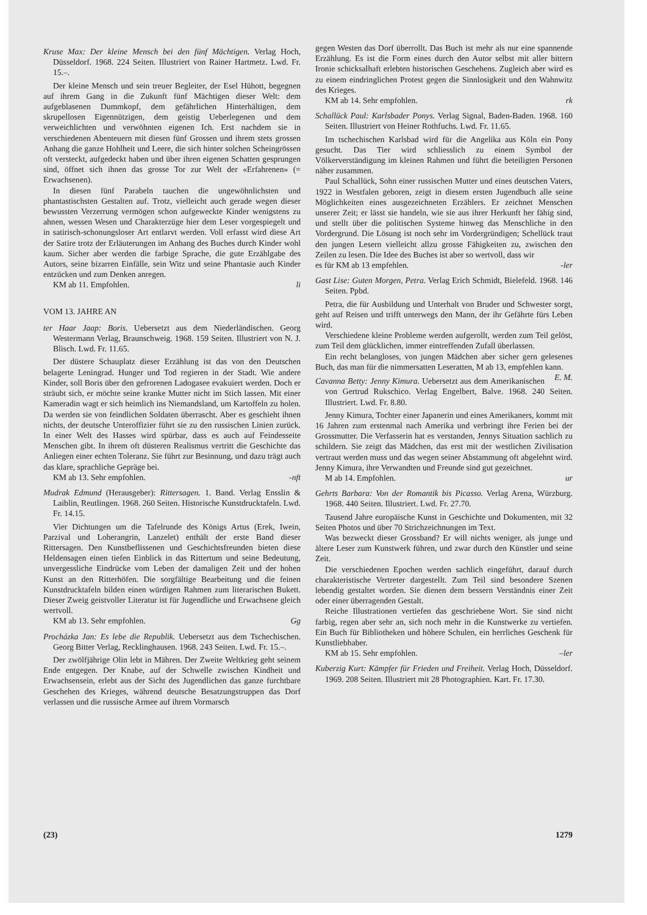Kruse Max: Der kleine Mensch bei den fünf Mächtigen. Verlag Hoch, Düsseldorf. 1968. 224 Seiten. Illustriert von Rainer Hartmetz. Lwd. Fr. 15.–.
Der kleine Mensch und sein treuer Begleiter, der Esel Hühott, begegnen auf ihrem Gang in die Zukunft fünf Mächtigen dieser Welt: dem aufgeblasenen Dummkopf, dem gefährlichen Hinterhältigen, dem skrupellosen Eigennützigen, dem geistig Ueberlegenen und dem verweichlichten und verwöhnten eigenen Ich. Erst nachdem sie in verschiedenen Abenteuern mit diesen fünf Grossen und ihrem stets grossen Anhang die ganze Hohlheit und Leere, die sich hinter solchen Scheingrössen oft versteckt, aufgedeckt haben und über ihren eigenen Schatten gesprungen sind, öffnet sich ihnen das grosse Tor zur Welt der «Erfahrenen» (= Erwachsenen).
In diesen fünf Parabeln tauchen die ungewöhnlichsten und phantastischsten Gestalten auf. Trotz, vielleicht auch gerade wegen dieser bewussten Verzerrung vermögen schon aufgeweckte Kinder wenigstens zu ahnen, wessen Wesen und Charakterzüge hier dem Leser vorgespiegelt und in satirisch-schonungsloser Art entlarvt werden. Voll erfasst wird diese Art der Satire trotz der Erläuterungen im Anhang des Buches durch Kinder wohl kaum. Sicher aber werden die farbige Sprache, die gute Erzählgabe des Autors, seine bizarren Einfälle, sein Witz und seine Phantasie auch Kinder entzücken und zum Denken anregen.
KM ab 11. Empfohlen. li
VOM 13. JAHRE AN
ter Haar Jaap: Boris. Uebersetzt aus dem Niederländischen. Georg Westermann Verlag, Braunschweig. 1968. 159 Seiten. Illustriert von N. J. Blisch. Lwd. Fr. 11.65.
Der düstere Schauplatz dieser Erzählung ist das von den Deutschen belagerte Leningrad. Hunger und Tod regieren in der Stadt. Wie andere Kinder, soll Boris über den gefrorenen Ladogasee evakuiert werden. Doch er sträubt sich, er möchte seine kranke Mutter nicht im Stich lassen. Mit einer Kameradin wagt er sich heimlich ins Niemandsland, um Kartoffeln zu holen. Da werden sie von feindlichen Soldaten überrascht. Aber es geschieht ihnen nichts, der deutsche Unteroffizier führt sie zu den russischen Linien zurück. In einer Welt des Hasses wird spürbar, dass es auch auf Feindesseite Menschen gibt. In ihrem oft düsteren Realismus vertritt die Geschichte das Anliegen einer echten Toleranz. Sie führt zur Besinnung, und dazu trägt auch das klare, sprachliche Gepräge bei.
KM ab 13. Sehr empfohlen. -nft
Mudrak Edmund (Herausgeber): Rittersagen. 1. Band. Verlag Ensslin & Laiblin, Reutlingen. 1968. 260 Seiten. Historische Kunstdrucktafeln. Lwd. Fr. 14.15.
Vier Dichtungen um die Tafelrunde des Königs Artus (Erek, Iwein, Parzival und Loherangrin, Lanzelet) enthält der erste Band dieser Rittersagen. Den Kunstbeflissenen und Geschichtsfreunden bieten diese Heldensagen einen tiefen Einblick in das Rittertum und seine Bedeutung, unvergessliche Eindrücke vom Leben der damaligen Zeit und der hohen Kunst an den Ritterhöfen. Die sorgfältige Bearbeitung und die feinen Kunstdrucktafeln bilden einen würdigen Rahmen zum literarischen Bukett. Dieser Zweig geistvoller Literatur ist für Jugendliche und Erwachsene gleich wertvoll.
KM ab 13. Sehr empfohlen. Gg
Procházka Jan: Es lebe die Republik. Uebersetzt aus dem Tschechischen. Georg Bitter Verlag, Recklinghausen. 1968. 243 Seiten. Lwd. Fr. 15.–.
Der zwölfjährige Olin lebt in Mähren. Der Zweite Weltkrieg geht seinem Ende entgegen. Der Knabe, auf der Schwelle zwischen Kindheit und Erwachsensein, erlebt aus der Sicht des Jugendlichen das ganze furchtbare Geschehen des Krieges, während deutsche Besatzungstruppen das Dorf verlassen und die russische Armee auf ihrem Vormarsch
gegen Westen das Dorf überrollt. Das Buch ist mehr als nur eine spannende Erzählung. Es ist die Form eines durch den Autor selbst mit aller bittern Ironie schicksalhaft erlebten historischen Geschehens. Zugleich aber wird es zu einem eindringlichen Protest gegen die Sinnlosigkeit und den Wahnwitz des Krieges.
KM ab 14. Sehr empfohlen. rk
Schallück Paul: Karlsbader Ponys. Verlag Signal, Baden-Baden. 1968. 160 Seiten. Illustriert von Heiner Rothfuchs. Lwd. Fr. 11.65.
Im tschechischen Karlsbad wird für die Angelika aus Köln ein Pony gesucht. Das Tier wird schliesslich zu einem Symbol der Völkerverständigung im kleinen Rahmen und führt die beteiligten Personen näher zusammen.
Paul Schallück, Sohn einer russischen Mutter und eines deutschen Vaters, 1922 in Westfalen geboren, zeigt in diesem ersten Jugendbuch alle seine Möglichkeiten eines ausgezeichneten Erzählers. Er zeichnet Menschen unserer Zeit; er lässt sie handeln, wie sie aus ihrer Herkunft her fähig sind, und stellt über die politischen Systeme hinweg das Menschliche in den Vordergrund. Die Lösung ist noch sehr im Vordergründigen; Schellück traut den jungen Lesern vielleicht allzu grosse Fähigkeiten zu, zwischen den Zeilen zu lesen. Die Idee des Buches ist aber so wertvoll, dass wir
es für KM ab 13 empfehlen. -ler
Gast Lise: Guten Morgen, Petra. Verlag Erich Schmidt, Bielefeld. 1968. 146 Seiten. Ppbd.
Petra, die für Ausbildung und Unterhalt von Bruder und Schwester sorgt, geht auf Reisen und trifft unterwegs den Mann, der ihr Gefährte fürs Leben wird.
Verschiedene kleine Probleme werden aufgerollt, werden zum Teil gelöst, zum Teil dem glücklichen, immer eintreffenden Zufall überlassen.
Ein recht belangloses, von jungen Mädchen aber sicher gern gelesenes Buch, das man für die nimmersatten Leseratten, M ab 13, empfehlen kann. E. M.
Cavanna Betty: Jenny Kimura. Uebersetzt aus dem Amerikanischen von Gertrud Rukschico. Verlag Engelbert, Balve. 1968. 240 Seiten. Illustriert. Lwd. Fr. 8.80.
Jenny Kimura, Tochter einer Japanerin und eines Amerikaners, kommt mit 16 Jahren zum erstenmal nach Amerika und verbringt ihre Ferien bei der Grossmutter. Die Verfasserin hat es verstanden, Jennys Situation sachlich zu schildern. Sie zeigt das Mädchen, das erst mit der westlichen Zivilisation vertraut werden muss und das wegen seiner Abstammung oft abgelehnt wird. Jenny Kimura, ihre Verwandten und Freunde sind gut gezeichnet.
M ab 14. Empfohlen. ur
Gehrts Barbara: Von der Romantik bis Picasso. Verlag Arena, Würzburg. 1968. 440 Seiten. Illustriert. Lwd. Fr. 27.70.
Tausend Jahre europäische Kunst in Geschichte und Dokumenten, mit 32 Seiten Photos und über 70 Strichzeichnungen im Text.
Was bezweckt dieser Grossband? Er will nichts weniger, als junge und ältere Leser zum Kunstwerk führen, und zwar durch den Künstler und seine Zeit.
Die verschiedenen Epochen werden sachlich eingeführt, darauf durch charakteristische Vertreter dargestellt. Zum Teil sind besondere Szenen lebendig gestaltet worden. Sie dienen dem bessern Verständnis einer Zeit oder einer überragenden Gestalt.
Reiche Illustrationen vertiefen das geschriebene Wort. Sie sind nicht farbig, regen aber sehr an, sich noch mehr in die Kunstwerke zu vertiefen. Ein Buch für Bibliotheken und höhere Schulen, ein herrliches Geschenk für Kunstliebhaber.
KM ab 15. Sehr empfohlen. –ler
Kuberzig Kurt: Kämpfer für Frieden und Freiheit. Verlag Hoch, Düsseldorf. 1969. 208 Seiten. Illustriert mit 28 Photographien. Kart. Fr. 17.30.
(23) 1279